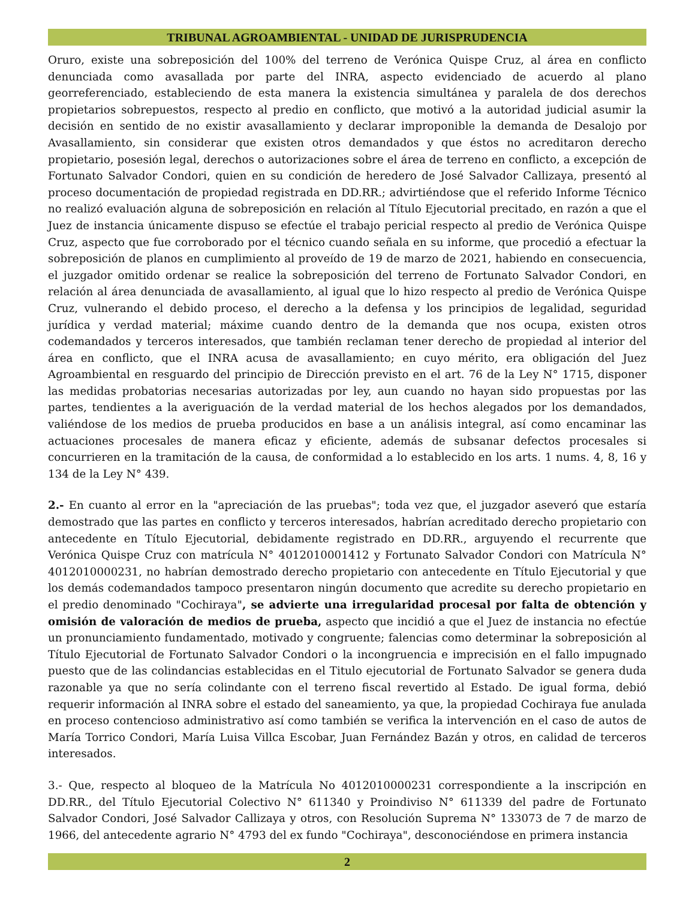TRIBUNAL AGROAMBIENTAL - UNIDAD DE JURISPRUDENCIA
Oruro, existe una sobreposición del 100% del terreno de Verónica Quispe Cruz, al área en conflicto denunciada como avasallada por parte del INRA, aspecto evidenciado de acuerdo al plano georreferenciado, estableciendo de esta manera la existencia simultánea y paralela de dos derechos propietarios sobrepuestos, respecto al predio en conflicto, que motivó a la autoridad judicial asumir la decisión en sentido de no existir avasallamiento y declarar improponible la demanda de Desalojo por Avasallamiento, sin considerar que existen otros demandados y que éstos no acreditaron derecho propietario, posesión legal, derechos o autorizaciones sobre el área de terreno en conflicto, a excepción de Fortunato Salvador Condori, quien en su condición de heredero de José Salvador Callizaya, presentó al proceso documentación de propiedad registrada en DD.RR.; advirtiéndose que el referido Informe Técnico no realizó evaluación alguna de sobreposición en relación al Título Ejecutorial precitado, en razón a que el Juez de instancia únicamente dispuso se efectúe el trabajo pericial respecto al predio de Verónica Quispe Cruz, aspecto que fue corroborado por el técnico cuando señala en su informe, que procedió a efectuar la sobreposición de planos en cumplimiento al proveído de 19 de marzo de 2021, habiendo en consecuencia, el juzgador omitido ordenar se realice la sobreposición del terreno de Fortunato Salvador Condori, en relación al área denunciada de avasallamiento, al igual que lo hizo respecto al predio de Verónica Quispe Cruz, vulnerando el debido proceso, el derecho a la defensa y los principios de legalidad, seguridad jurídica y verdad material; máxime cuando dentro de la demanda que nos ocupa, existen otros codemandados y terceros interesados, que también reclaman tener derecho de propiedad al interior del área en conflicto, que el INRA acusa de avasallamiento; en cuyo mérito, era obligación del Juez Agroambiental en resguardo del principio de Dirección previsto en el art. 76 de la Ley N° 1715, disponer las medidas probatorias necesarias autorizadas por ley, aun cuando no hayan sido propuestas por las partes, tendientes a la averiguación de la verdad material de los hechos alegados por los demandados, valiéndose de los medios de prueba producidos en base a un análisis integral, así como encaminar las actuaciones procesales de manera eficaz y eficiente, además de subsanar defectos procesales si concurrieren en la tramitación de la causa, de conformidad a lo establecido en los arts. 1 nums. 4, 8, 16 y 134 de la Ley N° 439.
2.- En cuanto al error en la "apreciación de las pruebas"; toda vez que, el juzgador aseveró que estaría demostrado que las partes en conflicto y terceros interesados, habrían acreditado derecho propietario con antecedente en Título Ejecutorial, debidamente registrado en DD.RR., arguyendo el recurrente que Verónica Quispe Cruz con matrícula N° 4012010001412 y Fortunato Salvador Condori con Matrícula N° 4012010000231, no habrían demostrado derecho propietario con antecedente en Título Ejecutorial y que los demás codemandados tampoco presentaron ningún documento que acredite su derecho propietario en el predio denominado "Cochiraya", se advierte una irregularidad procesal por falta de obtención y omisión de valoración de medios de prueba, aspecto que incidió a que el Juez de instancia no efectúe un pronunciamiento fundamentado, motivado y congruente; falencias como determinar la sobreposición al Título Ejecutorial de Fortunato Salvador Condori o la incongruencia e imprecisión en el fallo impugnado puesto que de las colindancias establecidas en el Titulo ejecutorial de Fortunato Salvador se genera duda razonable ya que no sería colindante con el terreno fiscal revertido al Estado. De igual forma, debió requerir información al INRA sobre el estado del saneamiento, ya que, la propiedad Cochiraya fue anulada en proceso contencioso administrativo así como también se verifica la intervención en el caso de autos de María Torrico Condori, María Luisa Villca Escobar, Juan Fernández Bazán y otros, en calidad de terceros interesados.
3.- Que, respecto al bloqueo de la Matrícula No 4012010000231 correspondiente a la inscripción en DD.RR., del Título Ejecutorial Colectivo N° 611340 y Proindiviso N° 611339 del padre de Fortunato Salvador Condori, José Salvador Callizaya y otros, con Resolución Suprema N° 133073 de 7 de marzo de 1966, del antecedente agrario N° 4793 del ex fundo "Cochiraya", desconociéndose en primera instancia
2